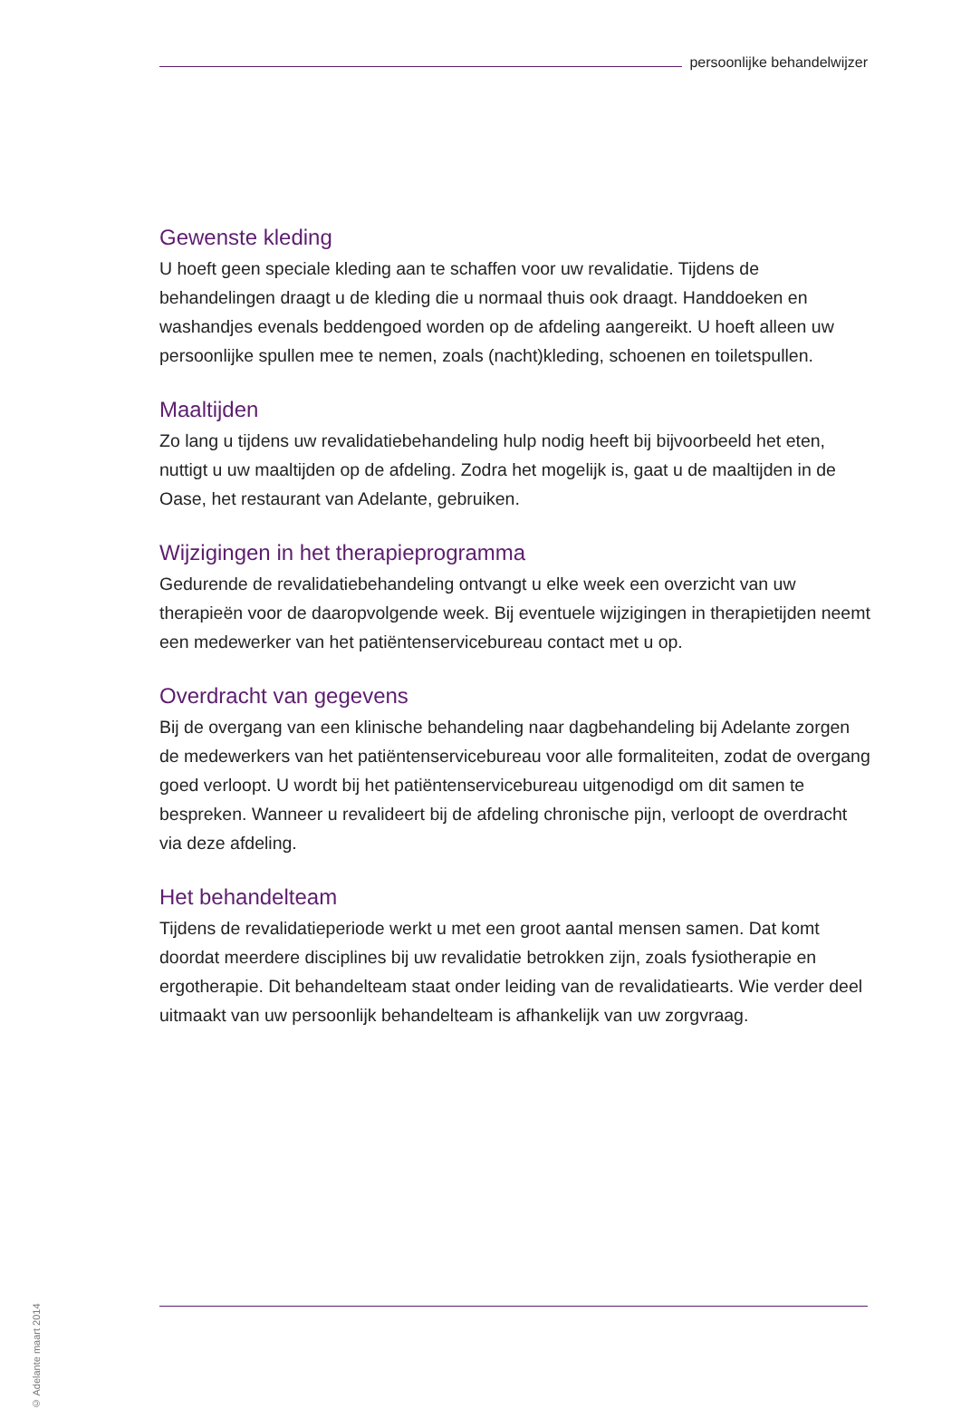persoonlijke behandelwijzer
Gewenste kleding
U hoeft geen speciale kleding aan te schaffen voor uw revalidatie. Tijdens de behandelingen draagt u de kleding die u normaal thuis ook draagt. Handdoeken en washandjes evenals beddengoed worden op de afdeling aangereikt. U hoeft alleen uw persoonlijke spullen mee te nemen, zoals (nacht)kleding, schoenen en toiletspullen.
Maaltijden
Zo lang u tijdens uw revalidatiebehandeling hulp nodig heeft bij bijvoorbeeld het eten, nuttigt u uw maaltijden op de afdeling. Zodra het mogelijk is, gaat u de maaltijden in de Oase, het restaurant van Adelante, gebruiken.
Wijzigingen in het therapieprogramma
Gedurende de revalidatiebehandeling ontvangt u elke week een overzicht van uw therapieën voor de daaropvolgende week. Bij eventuele wijzigingen in therapietijden neemt een medewerker van het patiëntenservicebureau contact met u op.
Overdracht van gegevens
Bij de overgang van een klinische behandeling naar dagbehandeling bij Adelante zorgen de medewerkers van het patiëntenservicebureau voor alle formaliteiten, zodat de overgang goed verloopt. U wordt bij het patiëntenservicebureau uitgenodigd om dit samen te bespreken. Wanneer u revalideert bij de afdeling chronische pijn, verloopt de overdracht via deze afdeling.
Het behandelteam
Tijdens de revalidatieperiode werkt u met een groot aantal mensen samen. Dat komt doordat meerdere disciplines bij uw revalidatie betrokken zijn, zoals fysiotherapie en ergotherapie. Dit behandelteam staat onder leiding van de revalidatiearts. Wie verder deel uitmaakt van uw persoonlijk behandelteam is afhankelijk van uw zorgvraag.
© Adelante maart 2014